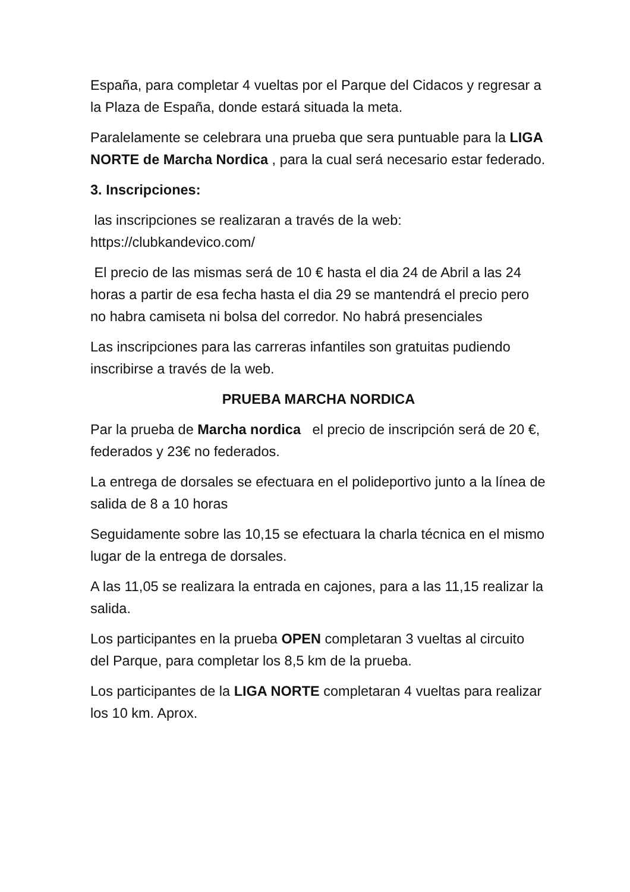España, para completar 4 vueltas por el Parque del Cidacos y regresar a la Plaza de España, donde estará situada la meta.
Paralelamente se celebrara una prueba que sera puntuable para la LIGA NORTE de Marcha Nordica , para la cual será necesario estar federado.
3. Inscripciones:
las inscripciones se realizaran a través de la web: https://clubkandevico.com/
El precio de las mismas será de 10 € hasta el dia 24 de Abril a las 24 horas a partir de esa fecha hasta el dia 29 se mantendrá el precio pero no habra camiseta ni bolsa del corredor. No habrá presenciales
Las inscripciones para las carreras infantiles son gratuitas pudiendo inscribirse a través de la web.
PRUEBA MARCHA NORDICA
Par la prueba de Marcha nordica el precio de inscripción será de 20 €, federados y 23€ no federados.
La entrega de dorsales se efectuara en el polideportivo junto a la línea de salida de 8 a 10 horas
Seguidamente sobre las 10,15 se efectuara la charla técnica en el mismo lugar de la entrega de dorsales.
A las 11,05 se realizara la entrada en cajones, para a las 11,15 realizar la salida.
Los participantes en la prueba OPEN completaran 3 vueltas al circuito del Parque, para completar los 8,5 km de la prueba.
Los participantes de la LIGA NORTE completaran 4 vueltas para realizar los 10 km. Aprox.